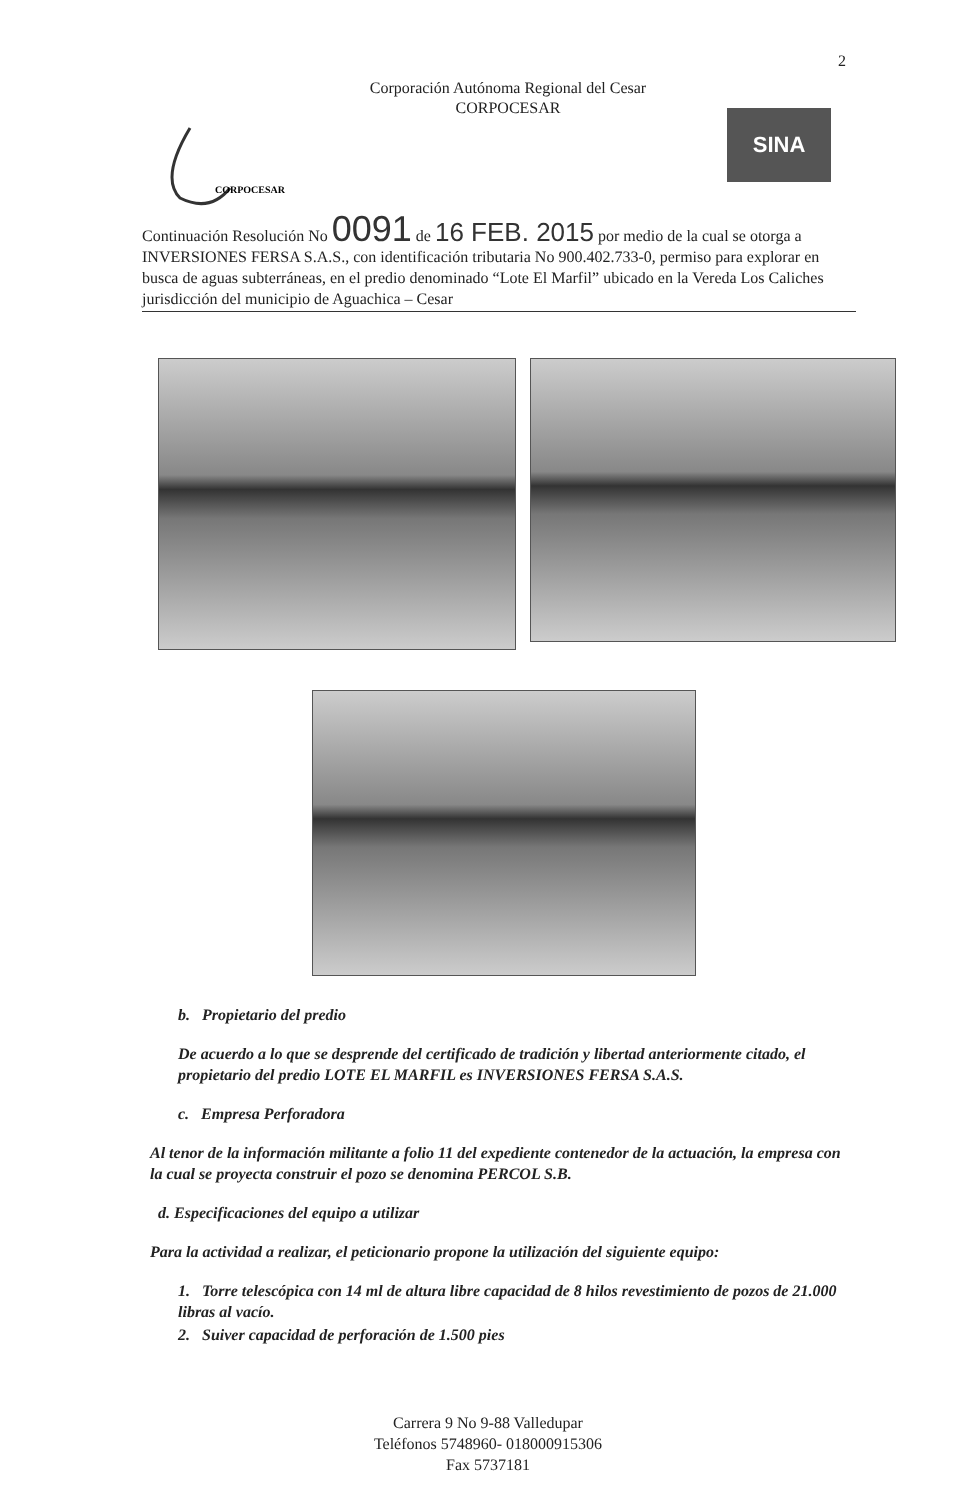2
Corporación Autónoma Regional del Cesar
CORPOCESAR
CORPOCESAR
SINA
Continuación Resolución No 0091 de 16 FEB. 2015 por medio de la cual se otorga a INVERSIONES FERSA S.A.S., con identificación tributaria No 900.402.733-0, permiso para explorar en busca de aguas subterráneas, en el predio denominado “Lote El Marfil” ubicado en la Vereda Los Caliches jurisdicción del municipio de Aguachica – Cesar
b. Propietario del predio
De acuerdo a lo que se desprende del certificado de tradición y libertad anteriormente citado, el propietario del predio LOTE EL MARFIL es INVERSIONES FERSA S.A.S.
c. Empresa Perforadora
Al tenor de la información militante a folio 11 del expediente contenedor de la actuación, la empresa con la cual se proyecta construir el pozo se denomina PERCOL S.B.
d. Especificaciones del equipo a utilizar
Para la actividad a realizar, el peticionario propone la utilización del siguiente equipo:
1. Torre telescópica con 14 ml de altura libre capacidad de 8 hilos revestimiento de pozos de 21.000 libras al vacío.
2. Suiver capacidad de perforación de 1.500 pies
Carrera 9 No 9-88 Valledupar
Teléfonos 5748960- 018000915306
Fax 5737181